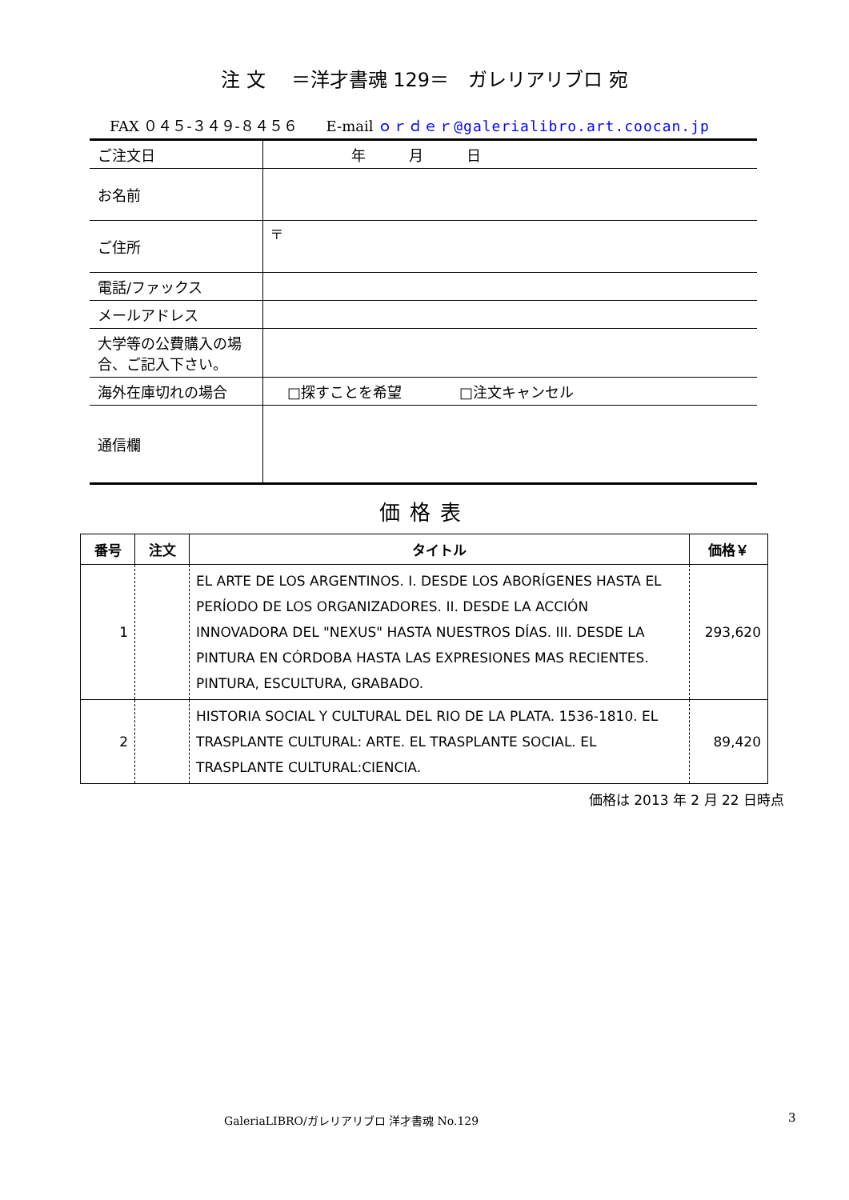注 文　 ＝洋才書魂 129＝　ガレリアリブロ 宛
FAX ０４５-３４９-８４５６　　E-mail ｏｒｄｅｒ@galerialibro.art.coocan.jp
| ご注文日 | 年 月 日 |
| お名前 | |
| ご住所 | 〒 |
| 電話/ファックス | |
| メールアドレス | |
| 大学等の公費購入の場合、ご記入下さい。 | |
| 海外在庫切れの場合 | □探すことを希望 □注文キャンセル |
| 通信欄 | |
価格表
| 番号 | 注文 | タイトル | 価格￥ |
| --- | --- | --- | --- |
| 1 | | EL ARTE DE LOS ARGENTINOS. I. DESDE LOS ABORÍGENES HASTA EL PERÍODO DE LOS ORGANIZADORES. II. DESDE LA ACCIÓN INNOVADORA DEL "NEXUS" HASTA NUESTROS DÍAS. III. DESDE LA PINTURA EN CÓRDOBA HASTA LAS EXPRESIONES MAS RECIENTES. PINTURA, ESCULTURA, GRABADO. | 293,620 |
| 2 | | HISTORIA SOCIAL Y CULTURAL DEL RIO DE LA PLATA. 1536-1810. EL TRASPLANTE CULTURAL: ARTE. EL TRASPLANTE SOCIAL. EL TRASPLANTE CULTURAL:CIENCIA. | 89,420 |
価格は 2013 年 2 月 22 日時点
GaleriaLIBRO/ガレリアリブロ 洋才書魂 No.129
3